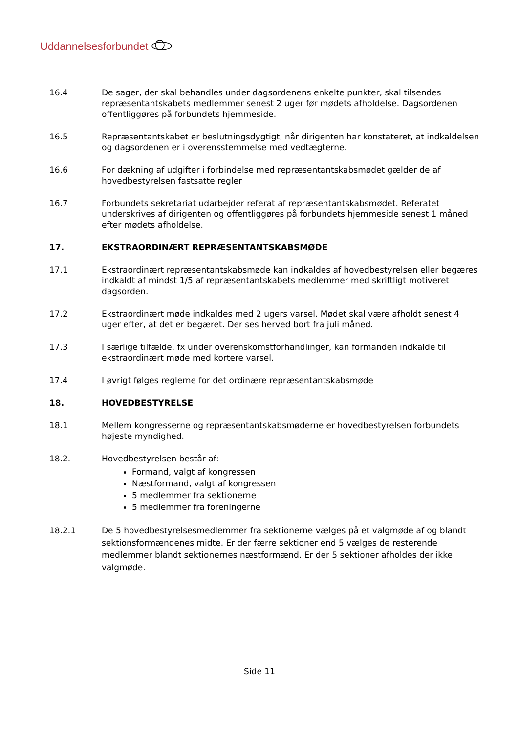Uddannelsesforbundet
16.4 De sager, der skal behandles under dagsordenens enkelte punkter, skal tilsendes repræsentantskabets medlemmer senest 2 uger før mødets afholdelse. Dagsordenen offentliggøres på forbundets hjemmeside.
16.5 Repræsentantskabet er beslutningsdygtigt, når dirigenten har konstateret, at indkaldelsen og dagsordenen er i overensstemmelse med vedtægterne.
16.6 For dækning af udgifter i forbindelse med repræsentantskabsmødet gælder de af hovedbestyrelsen fastsatte regler
16.7 Forbundets sekretariat udarbejder referat af repræsentantskabsmødet. Referatet underskrives af dirigenten og offentliggøres på forbundets hjemmeside senest 1 måned efter mødets afholdelse.
17. EKSTRAORDINÆRT REPRÆSENTANTSKABSMØDE
17.1 Ekstraordinært repræsentantskabsmøde kan indkaldes af hovedbestyrelsen eller begæres indkaldt af mindst 1/5 af repræsentantskabets medlemmer med skriftligt motiveret dagsorden.
17.2 Ekstraordinært møde indkaldes med 2 ugers varsel. Mødet skal være afholdt senest 4 uger efter, at det er begæret. Der ses herved bort fra juli måned.
17.3 I særlige tilfælde, fx under overenskomstforhandlinger, kan formanden indkalde til ekstraordinært møde med kortere varsel.
17.4 I øvrigt følges reglerne for det ordinære repræsentantskabsmøde
18. HOVEDBESTYRELSE
18.1 Mellem kongresserne og repræsentantskabsmøderne er hovedbestyrelsen forbundets højeste myndighed.
18.2. Hovedbestyrelsen består af:
Formand, valgt af kongressen
Næstformand, valgt af kongressen
5 medlemmer fra sektionerne
5 medlemmer fra foreningerne
18.2.1 De 5 hovedbestyrelsesmedlemmer fra sektionerne vælges på et valgmøde af og blandt sektionsformændenes midte. Er der færre sektioner end 5 vælges de resterende medlemmer blandt sektionernes næstformænd. Er der 5 sektioner afholdes der ikke valgmøde.
Side 11